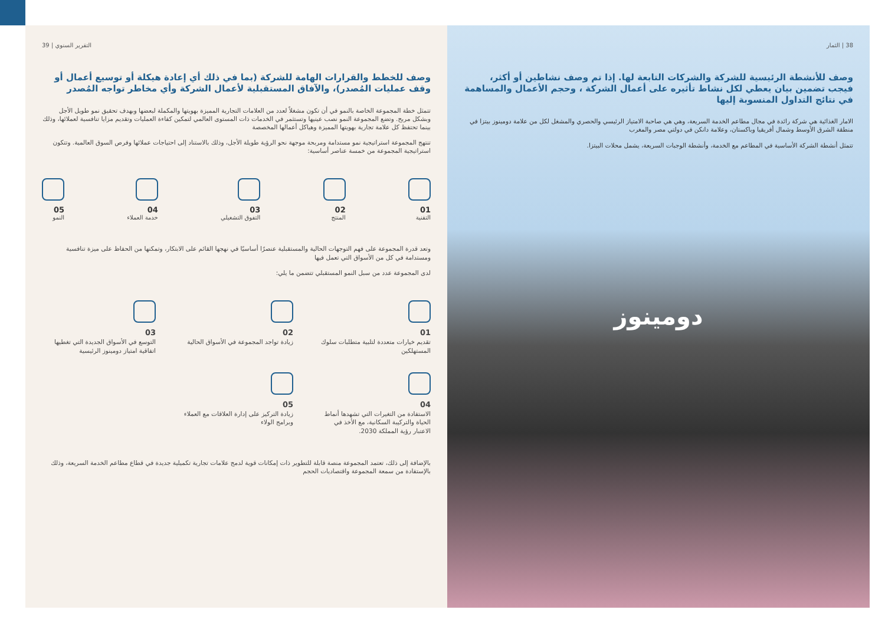39 | التقرير السنوي
وصف للخطط والقرارات الهامة للشركة (بما في ذلك أي إعادة هيكلة أو توسيع أعمال أو وقف عمليات المُصدر)، والآفاق المستقبلية لأعمال الشركة وأي مخاطر تواجه المُصدر
تتمثل خطة المجموعة الخاصة بالنمو في أن تكون مشغلاً لعدد من العلامات التجارية المميزة بهويتها والمكملة لبعضها وبهدف تحقيق نمو طويل الأجل وبشكل مربح. وتضع المجموعة النمو نصب عينيها وتستثمر في الخدمات ذات المستوى العالمي لتمكين كفاءة العمليات وتقديم مزايا تنافسية لعملائها، وذلك بينما تحتفظ كل علامة تجارية بهويتها المميزة وهياكل أعمالها المخصصة
تنتهج المجموعة استراتيجية نمو مستدامة ومربحة موجهة نحو الرؤية طويلة الأجل، وذلك بالاستناد إلى احتياجات عملائها وفرص السوق العالمية. وتتكون استراتيجية المجموعة من خمسة عناصر أساسية:
01
التقنية
02
المنتج
03
التفوق التشغيلي
04
خدمة العملاء
05
النمو
وتعد قدرة المجموعة على فهم التوجهات الحالية والمستقبلية عنصرًا أساسيًا في نهجها القائم على الابتكار، وتمكنها من الحفاظ على ميزة تنافسية ومستدامة في كل من الأسواق التي تعمل فيها
لدى المجموعة عدد من سبل النمو المستقبلي تتضمن ما يلي:
01
تقديم خيارات متعددة لتلبية متطلبات سلوك المستهلكين
02
زيادة تواجد المجموعة في الأسواق الحالية
03
التوسع في الأسواق الجديدة التي تغطيها اتفاقية امتياز دومينوز الرئيسية
04
الاستفادة من التغيرات التي تشهدها أنماط الحياة والتركيبة السكانية، مع الأخذ في الاعتبار رؤية المملكة 2030.
05
زيادة التركيز على إدارة العلاقات مع العملاء وبرامج الولاء
بالإضافة إلى ذلك، تعتمد المجموعة منصة قابلة للتطوير ذات إمكانات قوية لدمج علامات تجارية تكميلية جديدة في قطاع مطاعم الخدمة السريعة، وذلك بالإستفادة من سمعة المجموعة واقتصاديات الحجم
38 | الثمار
وصف للأنشطة الرئيسية للشركة والشركات التابعة لها. إذا تم وصف نشاطين أو أكثر، فيجب تضمين بيان يعطي لكل نشاط تأثيره على أعمال الشركة ، وحجم الأعمال والمساهمة في نتائج التداول المنسوبة إليها
الامار الغذائية هي شركة رائدة في مجال مطاعم الخدمة السريعة، وهي هي صاحبة الامتياز الرئيسي والحصري والمشغل لكل من علامة دومينوز بيتزا في منطقة الشرق الأوسط وشمال أفريقيا وباكستان، وعلامة دانكن في دولتي مصر والمغرب
تتمثل أنشطة الشركة الأساسية في المطاعم مع الخدمة، وأنشطة الوجبات السريعة، يشمل محلات البيتزا.
دومينوز